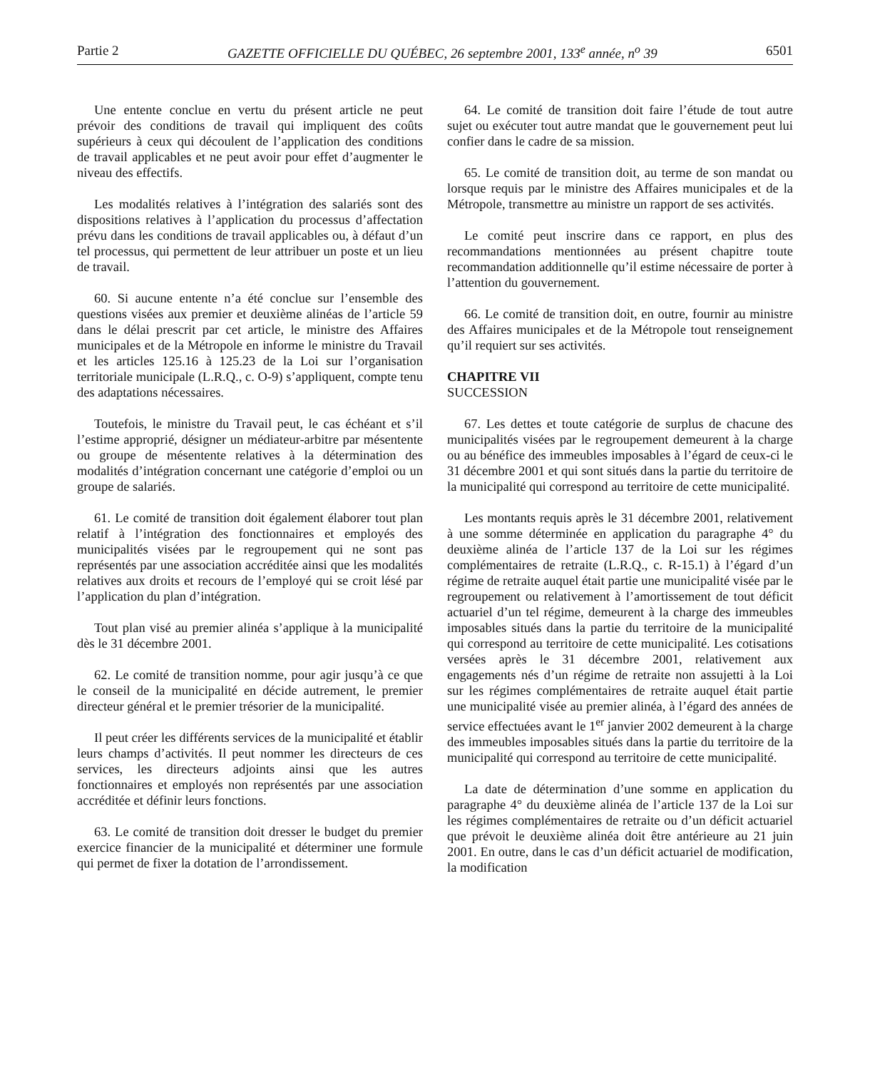Partie 2 GAZETTE OFFICIELLE DU QUÉBEC, 26 septembre 2001, 133<sup>e</sup> année, n<sup>o</sup> 39 6501
Une entente conclue en vertu du présent article ne peut prévoir des conditions de travail qui impliquent des coûts supérieurs à ceux qui découlent de l’application des conditions de travail applicables et ne peut avoir pour effet d’augmenter le niveau des effectifs.
Les modalités relatives à l’intégration des salariés sont des dispositions relatives à l’application du processus d’affectation prévu dans les conditions de travail applicables ou, à défaut d’un tel processus, qui permettent de leur attribuer un poste et un lieu de travail.
60. Si aucune entente n’a été conclue sur l’ensemble des questions visées aux premier et deuxième alinéas de l’article 59 dans le délai prescrit par cet article, le ministre des Affaires municipales et de la Métropole en informe le ministre du Travail et les articles 125.16 à 125.23 de la Loi sur l’organisation territoriale municipale (L.R.Q., c. O-9) s’appliquent, compte tenu des adaptations nécessaires.
Toutefois, le ministre du Travail peut, le cas échéant et s’il l’estime approprié, désigner un médiateur-arbitre par mésentente ou groupe de mésentente relatives à la détermination des modalités d’intégration concernant une catégorie d’emploi ou un groupe de salariés.
61. Le comité de transition doit également élaborer tout plan relatif à l’intégration des fonctionnaires et employés des municipalités visées par le regroupement qui ne sont pas représentés par une association accréditée ainsi que les modalités relatives aux droits et recours de l’employé qui se croit lésé par l’application du plan d’intégration.
Tout plan visé au premier alinéa s’applique à la municipalité dès le 31 décembre 2001.
62. Le comité de transition nomme, pour agir jusqu’à ce que le conseil de la municipalité en décide autrement, le premier directeur général et le premier trésorier de la municipalité.
Il peut créer les différents services de la municipalité et établir leurs champs d’activités. Il peut nommer les directeurs de ces services, les directeurs adjoints ainsi que les autres fonctionnaires et employés non représentés par une association accréditée et définir leurs fonctions.
63. Le comité de transition doit dresser le budget du premier exercice financier de la municipalité et déterminer une formule qui permet de fixer la dotation de l’arrondissement.
64. Le comité de transition doit faire l’étude de tout autre sujet ou exécuter tout autre mandat que le gouvernement peut lui confier dans le cadre de sa mission.
65. Le comité de transition doit, au terme de son mandat ou lorsque requis par le ministre des Affaires municipales et de la Métropole, transmettre au ministre un rapport de ses activités.
Le comité peut inscrire dans ce rapport, en plus des recommandations mentionnées au présent chapitre toute recommandation additionnelle qu’il estime nécessaire de porter à l’attention du gouvernement.
66. Le comité de transition doit, en outre, fournir au ministre des Affaires municipales et de la Métropole tout renseignement qu’il requiert sur ses activités.
CHAPITRE VII
SUCCESSION
67. Les dettes et toute catégorie de surplus de chacune des municipalités visées par le regroupement demeurent à la charge ou au bénéfice des immeubles imposables à l’égard de ceux-ci le 31 décembre 2001 et qui sont situés dans la partie du territoire de la municipalité qui correspond au territoire de cette municipalité.
Les montants requis après le 31 décembre 2001, relativement à une somme déterminée en application du paragraphe 4° du deuxième alinéa de l’article 137 de la Loi sur les régimes complémentaires de retraite (L.R.Q., c. R-15.1) à l’égard d’un régime de retraite auquel était partie une municipalité visée par le regroupement ou relativement à l’amortissement de tout déficit actuariel d’un tel régime, demeurent à la charge des immeubles imposables situés dans la partie du territoire de la municipalité qui correspond au territoire de cette municipalité. Les cotisations versées après le 31 décembre 2001, relativement aux engagements nés d’un régime de retraite non assujetti à la Loi sur les régimes complémentaires de retraite auquel était partie une municipalité visée au premier alinéa, à l’égard des années de service effectuées avant le 1<sup>er</sup> janvier 2002 demeurent à la charge des immeubles imposables situés dans la partie du territoire de la municipalité qui correspond au territoire de cette municipalité.
La date de détermination d’une somme en application du paragraphe 4° du deuxième alinéa de l’article 137 de la Loi sur les régimes complémentaires de retraite ou d’un déficit actuariel que prévoit le deuxième alinéa doit être antérieure au 21 juin 2001. En outre, dans le cas d’un déficit actuariel de modification, la modification